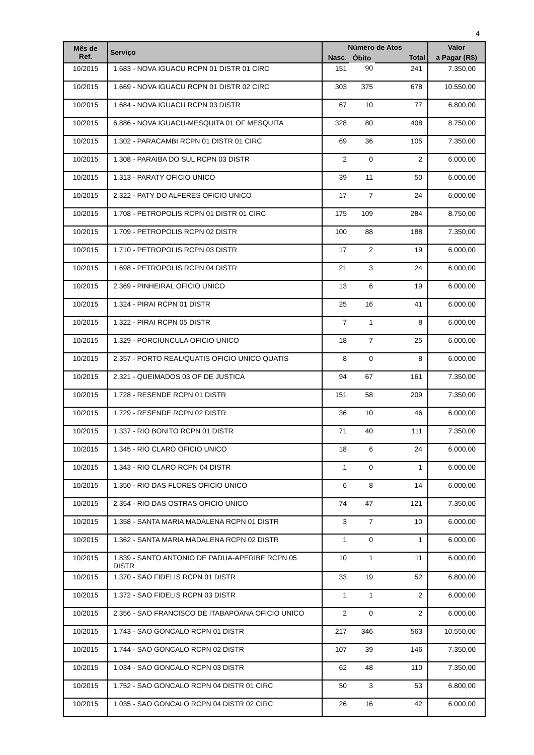4
| Mês de Ref. | Serviço | Número de Atos | | | Valor |
| --- | --- | --- | --- | --- | --- |
| | | Nasc. | Óbito | Total | a Pagar (R$) |
| 10/2015 | 1.683 - NOVA IGUACU RCPN 01 DISTR 01 CIRC | 151 | 90 | 241 | 7.350,00 |
| 10/2015 | 1.669 - NOVA IGUACU RCPN 01 DISTR 02 CIRC | 303 | 375 | 678 | 10.550,00 |
| 10/2015 | 1.684 - NOVA IGUACU RCPN 03 DISTR | 67 | 10 | 77 | 6.800,00 |
| 10/2015 | 6.886 - NOVA IGUACU-MESQUITA 01 OF MESQUITA | 328 | 80 | 408 | 8.750,00 |
| 10/2015 | 1.302 - PARACAMBI RCPN 01 DISTR 01 CIRC | 69 | 36 | 105 | 7.350,00 |
| 10/2015 | 1.308 - PARAIBA DO SUL RCPN 03 DISTR | 2 | 0 | 2 | 6.000,00 |
| 10/2015 | 1.313 - PARATY OFICIO UNICO | 39 | 11 | 50 | 6.000,00 |
| 10/2015 | 2.322 - PATY DO ALFERES OFICIO UNICO | 17 | 7 | 24 | 6.000,00 |
| 10/2015 | 1.708 - PETROPOLIS RCPN 01 DISTR 01 CIRC | 175 | 109 | 284 | 8.750,00 |
| 10/2015 | 1.709 - PETROPOLIS RCPN 02 DISTR | 100 | 88 | 188 | 7.350,00 |
| 10/2015 | 1.710 - PETROPOLIS RCPN 03 DISTR | 17 | 2 | 19 | 6.000,00 |
| 10/2015 | 1.698 - PETROPOLIS RCPN 04 DISTR | 21 | 3 | 24 | 6.000,00 |
| 10/2015 | 2.369 - PINHEIRAL OFICIO UNICO | 13 | 6 | 19 | 6.000,00 |
| 10/2015 | 1.324 - PIRAI RCPN 01 DISTR | 25 | 16 | 41 | 6.000,00 |
| 10/2015 | 1.322 - PIRAI RCPN 05 DISTR | 7 | 1 | 8 | 6.000,00 |
| 10/2015 | 1.329 - PORCIUNCULA OFICIO UNICO | 18 | 7 | 25 | 6.000,00 |
| 10/2015 | 2.357 - PORTO REAL/QUATIS OFICIO UNICO QUATIS | 8 | 0 | 8 | 6.000,00 |
| 10/2015 | 2.321 - QUEIMADOS 03 OF DE JUSTICA | 94 | 67 | 161 | 7.350,00 |
| 10/2015 | 1.728 - RESENDE RCPN 01 DISTR | 151 | 58 | 209 | 7.350,00 |
| 10/2015 | 1.729 - RESENDE RCPN 02 DISTR | 36 | 10 | 46 | 6.000,00 |
| 10/2015 | 1.337 - RIO BONITO RCPN 01 DISTR | 71 | 40 | 111 | 7.350,00 |
| 10/2015 | 1.345 - RIO CLARO OFICIO UNICO | 18 | 6 | 24 | 6.000,00 |
| 10/2015 | 1.343 - RIO CLARO RCPN 04 DISTR | 1 | 0 | 1 | 6.000,00 |
| 10/2015 | 1.350 - RIO DAS FLORES OFICIO UNICO | 6 | 8 | 14 | 6.000,00 |
| 10/2015 | 2.354 - RIO DAS OSTRAS OFICIO UNICO | 74 | 47 | 121 | 7.350,00 |
| 10/2015 | 1.358 - SANTA MARIA MADALENA RCPN 01 DISTR | 3 | 7 | 10 | 6.000,00 |
| 10/2015 | 1.362 - SANTA MARIA MADALENA RCPN 02 DISTR | 1 | 0 | 1 | 6.000,00 |
| 10/2015 | 1.839 - SANTO ANTONIO DE PADUA-APERIBE RCPN 05 DISTR | 10 | 1 | 11 | 6.000,00 |
| 10/2015 | 1.370 - SAO FIDELIS RCPN 01 DISTR | 33 | 19 | 52 | 6.800,00 |
| 10/2015 | 1.372 - SAO FIDELIS RCPN 03 DISTR | 1 | 1 | 2 | 6.000,00 |
| 10/2015 | 2.356 - SAO FRANCISCO DE ITABAPOANA OFICIO UNICO | 2 | 0 | 2 | 6.000,00 |
| 10/2015 | 1.743 - SAO GONCALO RCPN 01 DISTR | 217 | 346 | 563 | 10.550,00 |
| 10/2015 | 1.744 - SAO GONCALO RCPN 02 DISTR | 107 | 39 | 146 | 7.350,00 |
| 10/2015 | 1.034 - SAO GONCALO RCPN 03 DISTR | 62 | 48 | 110 | 7.350,00 |
| 10/2015 | 1.752 - SAO GONCALO RCPN 04 DISTR 01 CIRC | 50 | 3 | 53 | 6.800,00 |
| 10/2015 | 1.035 - SAO GONCALO RCPN 04 DISTR 02 CIRC | 26 | 16 | 42 | 6.000,00 |